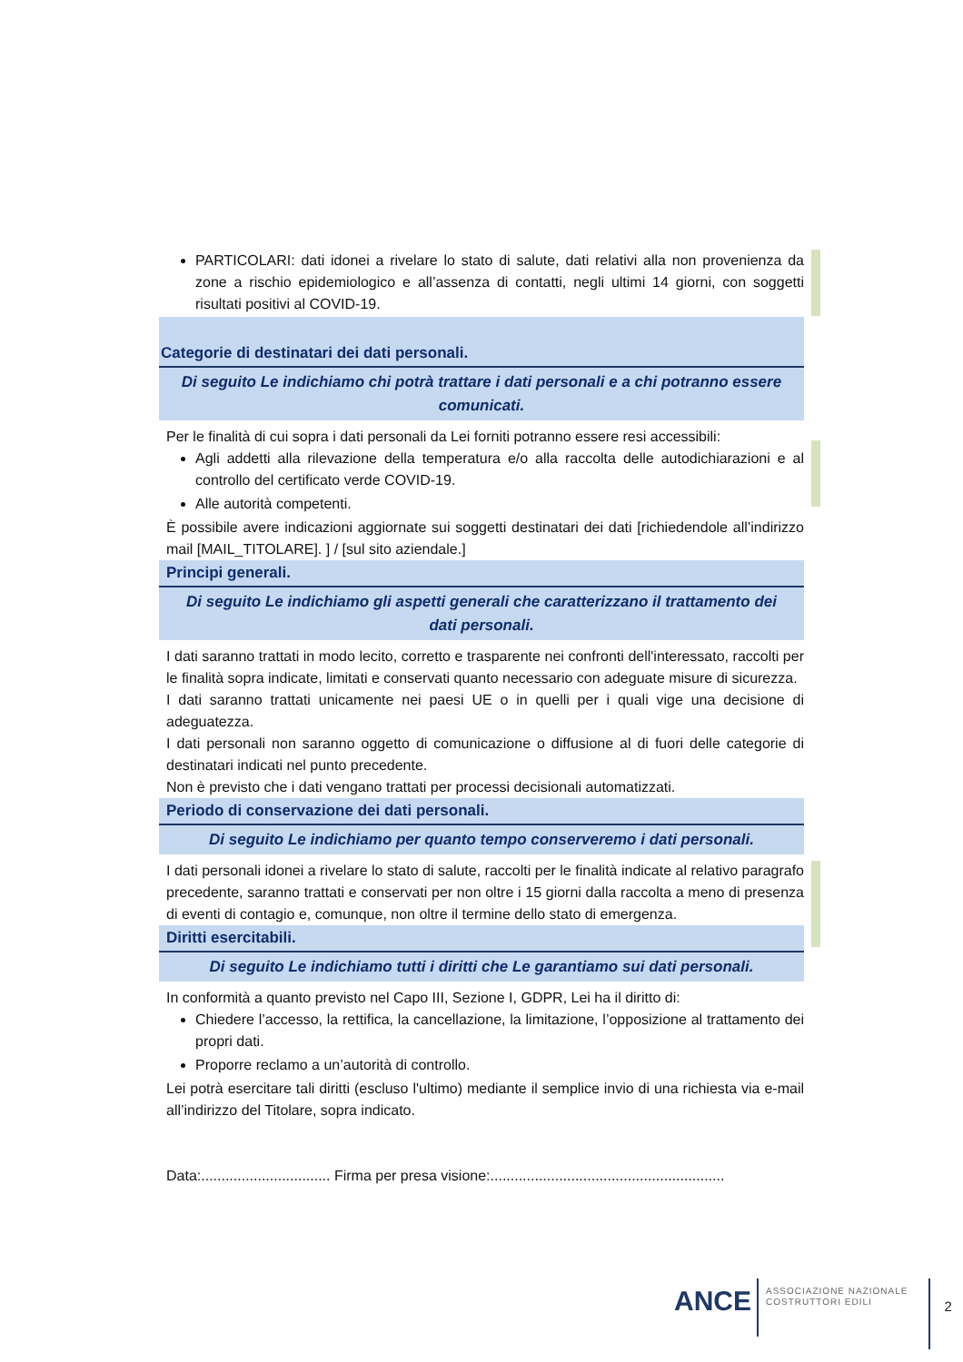PARTICOLARI: dati idonei a rivelare lo stato di salute, dati relativi alla non provenienza da zone a rischio epidemiologico e all’assenza di contatti, negli ultimi 14 giorni, con soggetti risultati positivi al COVID-19.
Categorie di destinatari dei dati personali.
Di seguito Le indichiamo chi potrà trattare i dati personali e a chi potranno essere comunicati.
Per le finalità di cui sopra i dati personali da Lei forniti potranno essere resi accessibili:
Agli addetti alla rilevazione della temperatura e/o alla raccolta delle autodichiarazioni e al controllo del certificato verde COVID-19.
Alle autorità competenti.
È possibile avere indicazioni aggiornate sui soggetti destinatari dei dati [richiedendole all’indirizzo mail [MAIL_TITOLARE]. ] / [sul sito aziendale.]
Principi generali.
Di seguito Le indichiamo gli aspetti generali che caratterizzano il trattamento dei dati personali.
I dati saranno trattati in modo lecito, corretto e trasparente nei confronti dell'interessato, raccolti per le finalità sopra indicate, limitati e conservati quanto necessario con adeguate misure di sicurezza.
I dati saranno trattati unicamente nei paesi UE o in quelli per i quali vige una decisione di adeguatezza.
I dati personali non saranno oggetto di comunicazione o diffusione al di fuori delle categorie di destinatari indicati nel punto precedente.
Non è previsto che i dati vengano trattati per processi decisionali automatizzati.
Periodo di conservazione dei dati personali.
Di seguito Le indichiamo per quanto tempo conserveremo i dati personali.
I dati personali idonei a rivelare lo stato di salute, raccolti per le finalità indicate al relativo paragrafo precedente, saranno trattati e conservati per non oltre i 15 giorni dalla raccolta a meno di presenza di eventi di contagio e, comunque, non oltre il termine dello stato di emergenza.
Diritti esercitabili.
Di seguito Le indichiamo tutti i diritti che Le garantiamo sui dati personali.
In conformità a quanto previsto nel Capo III, Sezione I, GDPR, Lei ha il diritto di:
Chiedere l’accesso, la rettifica, la cancellazione, la limitazione, l’opposizione al trattamento dei propri dati.
Proporre reclamo a un’autorità di controllo.
Lei potrà esercitare tali diritti (escluso l'ultimo) mediante il semplice invio di una richiesta via e-mail all’indirizzo del Titolare, sopra indicato.
Data:................................ Firma per presa visione:..........................................................
ANCE
ASSOCIAZIONE NAZIONALE
COSTRUTTORI EDILI
2